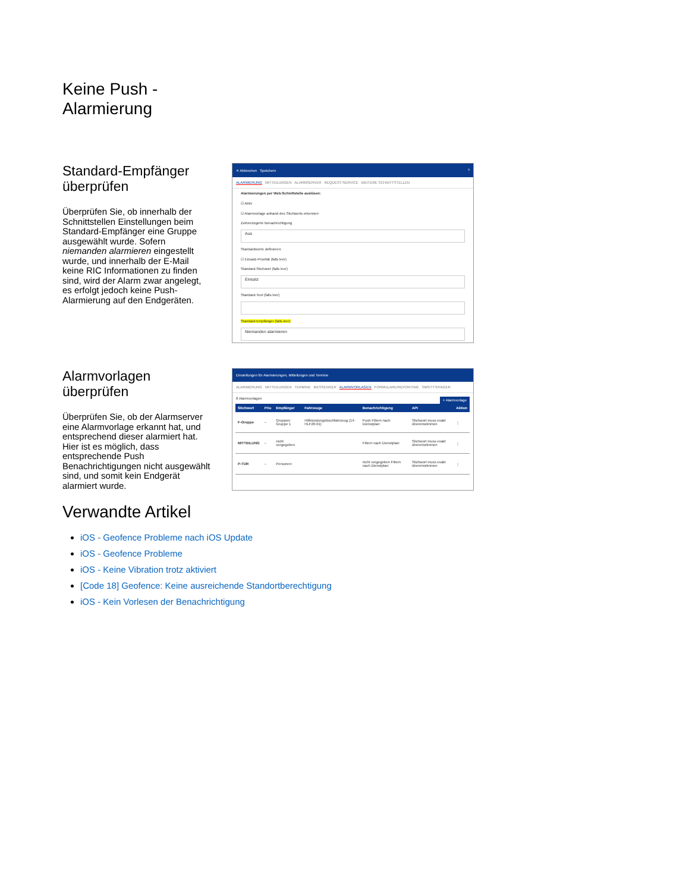Keine Push -
Alarmierung
Standard-Empfänger überprüfen
Überprüfen Sie, ob innerhalb der Schnittstellen Einstellungen beim Standard-Empfänger eine Gruppe ausgewählt wurde. Sofern niemanden alarmieren eingestellt wurde, und innerhalb der E-Mail keine RIC Informationen zu finden sind, wird der Alarm zwar angelegt, es erfolgt jedoch keine Push-Alarmierung auf den Endgeräten.
✕ Abbrechen Speichern ?
ALARMIERUNG MITTEILUNGEN ALARMSERVER REQUEST-SERVICE WEITERE SCHNITTSTELLEN
Alarmierungen per Web-Schnittstelle auslösen:
☑ Aktiv
☑ Alarmvorlage anhand des Stichworts erkennen
Zeitverzögerte Benachrichtigung
Aus
Standardwerte definieren:
☑ Einsatz-Priorität (falls leer)
Standard-Stichwort (falls leer)
Einsatz
Standard-Text (falls leer)
Standard-Empfänger (falls leer)
Niemanden alarmieren
Alarmvorlagen überprüfen
Überprüfen Sie, ob der Alarmserver eine Alarmvorlage erkannt hat, und entsprechend dieser alarmiert hat. Hier ist es möglich, dass entsprechende Push Benachrichtigungen nicht ausgewählt sind, und somit kein Endgerät alarmiert wurde.
Einstellungen für Alarmierungen, Mitteilungen und Termine
ALARMIERUNG MITTEILUNGEN TERMINE MESSENGER ALARMVORLAGEN FORMULARE/REPORTING SMS/TTS/PAGER
8 Alarmvorlagen + Alarmvorlage
| Stichwort | Prio | Empfänger | Fahrzeuge | Benachrichtigung | API | Aktion |
| --- | --- | --- | --- | --- | --- | --- |
| F-Gruppe | – | Gruppen: Gruppe 1 | Hilfeleistungslöschfahrzeug (14-HLF20-01) | Push Filtern nach Dienstplan: | Stichwort muss exakt übereinstimmen | ⋮ |
| MITTEILUNG | – | nicht vorgegeben | | Filtern nach Dienstplan: | Stichwort muss exakt übereinstimmen | ⋮ |
| P-TÜR | – | Personen: | | nicht vorgegeben Filtern nach Dienstplan: | Stichwort muss exakt übereinstimmen | ⋮ |
Verwandte Artikel
iOS - Geofence Probleme nach iOS Update
iOS - Geofence Probleme
iOS - Keine Vibration trotz aktiviert
[Code 18] Geofence: Keine ausreichende Standortberechtigung
iOS - Kein Vorlesen der Benachrichtigung